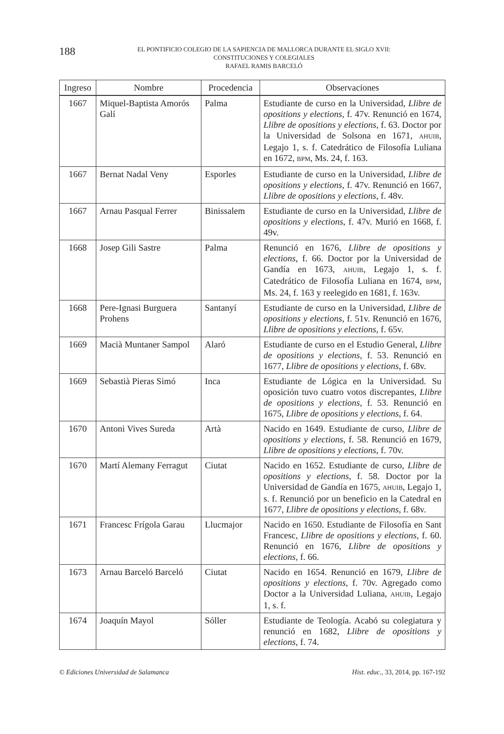188
EL PONTIFICIO COLEGIO DE LA SAPIENCIA DE MALLORCA DURANTE EL SIGLO XVII:
CONSTITUCIONES Y COLEGIALES
RAFAEL RAMIS BARCELÓ
| Ingreso | Nombre | Procedencia | Observaciones |
| --- | --- | --- | --- |
| 1667 | Miquel-Baptista Amorós Galí | Palma | Estudiante de curso en la Universidad, Llibre de opositions y elections , f. 47v. Renunció en 1674, Llibre de opositions y elections , f. 63. Doctor por la Universidad de Solsona en 1671, AHUIB , Legajo 1, s. f. Catedrático de Filosofía Luliana en 1672, BPM , Ms. 24, f. 163. |
| 1667 | Bernat Nadal Veny | Esporles | Estudiante de curso en la Universidad, Llibre de opositions y elections , f. 47v. Renunció en 1667, Llibre de opositions y elections , f. 48v. |
| 1667 | Arnau Pasqual Ferrer | Binissalem | Estudiante de curso en la Universidad, Llibre de opositions y elections , f. 47v. Murió en 1668, f. 49v. |
| 1668 | Josep Gili Sastre | Palma | Renunció en 1676, Llibre de opositions y elections , f. 66. Doctor por la Universidad de Gandía en 1673, AHUIB , Legajo 1, s. f. Catedrático de Filosofía Luliana en 1674, BPM , Ms. 24, f. 163 y reelegido en 1681, f. 163v. |
| 1668 | Pere-Ignasi Burguera Prohens | Santanyí | Estudiante de curso en la Universidad, Llibre de opositions y elections , f. 51v. Renunció en 1676, Llibre de opositions y elections , f. 65v. |
| 1669 | Macià Muntaner Sampol | Alaró | Estudiante de curso en el Estudio General, Llibre de opositions y elections , f. 53. Renunció en 1677, Llibre de opositions y elections , f. 68v. |
| 1669 | Sebastià Pieras Simó | Inca | Estudiante de Lógica en la Universidad. Su oposición tuvo cuatro votos discrepantes, Llibre de opositions y elections , f. 53. Renunció en 1675, Llibre de opositions y elections , f. 64. |
| 1670 | Antoni Vives Sureda | Artà | Nacido en 1649. Estudiante de curso, Llibre de opositions y elections , f. 58. Renunció en 1679, Llibre de opositions y elections , f. 70v. |
| 1670 | Martí Alemany Ferragut | Ciutat | Nacido en 1652. Estudiante de curso, Llibre de opositions y elections , f. 58. Doctor por la Universidad de Gandía en 1675, AHUIB , Legajo 1, s. f. Renunció por un beneficio en la Catedral en 1677, Llibre de opositions y elections , f. 68v. |
| 1671 | Francesc Frígola Garau | Llucmajor | Nacido en 1650. Estudiante de Filosofía en Sant Francesc, Llibre de opositions y elections , f. 60. Renunció en 1676, Llibre de opositions y elections , f. 66. |
| 1673 | Arnau Barceló Barceló | Ciutat | Nacido en 1654. Renunció en 1679, Llibre de opositions y elections , f. 70v. Agregado como Doctor a la Universidad Luliana, AHUIB , Legajo 1, s. f. |
| 1674 | Joaquín Mayol | Sóller | Estudiante de Teología. Acabó su colegiatura y renunció en 1682, Llibre de opositions y elections , f. 74. |
© Ediciones Universidad de Salamanca Hist. educ., 33, 2014, pp. 167-192